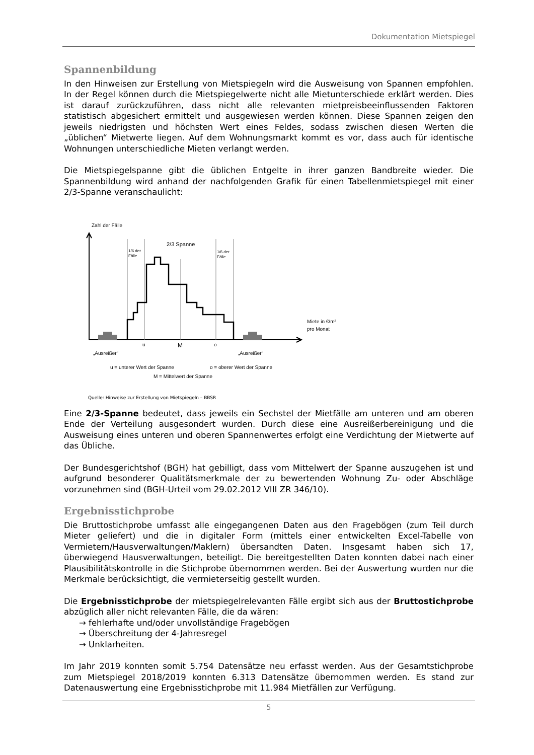Dokumentation Mietspiegel
Spannenbildung
In den Hinweisen zur Erstellung von Mietspiegeln wird die Ausweisung von Spannen empfohlen. In der Regel können durch die Mietspiegelwerte nicht alle Mietunterschiede erklärt werden. Dies ist darauf zurückzuführen, dass nicht alle relevanten mietpreis­beeinflussenden Faktoren statistisch abgesichert ermittelt und ausgewiesen werden können. Diese Spannen zeigen den jeweils niedrigsten und höchsten Wert eines Feldes, sodass zwischen diesen Werten die „üblichen“ Mietwerte liegen. Auf dem Wohnungsmarkt kommt es vor, dass auch für identische Wohnungen unterschiedliche Mieten verlangt werden.
Die Mietspiegelspanne gibt die üblichen Entgelte in ihrer ganzen Bandbreite wieder. Die Spannenbildung wird anhand der nachfolgenden Grafik für einen Tabellenmietspiegel mit einer 2/3-Spanne veranschaulicht:
Zahl der Fälle
2/3 Spanne
1/6 der
Fälle
1/6 der
Fälle
u
M
o
Miete in €/m²
pro Monat
„Ausreißer“
„Ausreißer“
u = unterer Wert der Spanne
o = oberer Wert der Spanne
M = Mittelwert der Spanne
Quelle: Hinweise zur Erstellung von Mietspiegeln – BBSR
Eine 2/3-Spanne bedeutet, dass jeweils ein Sechstel der Mietfälle am unteren und am oberen Ende der Verteilung ausgesondert wurden. Durch diese eine Ausreißerbereinigung und die Ausweisung eines unteren und oberen Spannenwertes erfolgt eine Verdichtung der Mietwerte auf das Übliche.
Der Bundesgerichtshof (BGH) hat gebilligt, dass vom Mittelwert der Spanne auszugehen ist und aufgrund besonderer Qualitätsmerkmale der zu bewertenden Wohnung Zu- oder Abschläge vorzunehmen sind (BGH-Urteil vom 29.02.2012 VIII ZR 346/10).
Ergebnisstichprobe
Die Bruttostichprobe umfasst alle eingegangenen Daten aus den Fragebögen (zum Teil durch Mieter geliefert) und die in digitaler Form (mittels einer entwickelten Excel-Tabelle von Vermietern/Hausverwaltungen/Maklern) übersandten Daten. Insgesamt haben sich 17, überwiegend Hausverwaltungen, beteiligt. Die bereitgestellten Daten konnten dabei nach einer Plausibilitätskontrolle in die Stichprobe übernommen werden. Bei der Auswertung wurden nur die Merkmale berücksichtigt, die vermieterseitig gestellt wurden.
Die Ergebnisstichprobe der mietspiegelrelevanten Fälle ergibt sich aus der Bruttostich­probe abzüglich aller nicht relevanten Fälle, die da wären:
→ fehlerhafte und/oder unvollständige Fragebögen
→ Überschreitung der 4-Jahresregel
→ Unklarheiten.
Im Jahr 2019 konnten somit 5.754 Datensätze neu erfasst werden. Aus der Gesamtstich­probe zum Mietspiegel 2018/2019 konnten 6.313 Datensätze übernommen werden. Es stand zur Datenauswertung eine Ergebnisstichprobe mit 11.984 Mietfällen zur Verfügung.
5